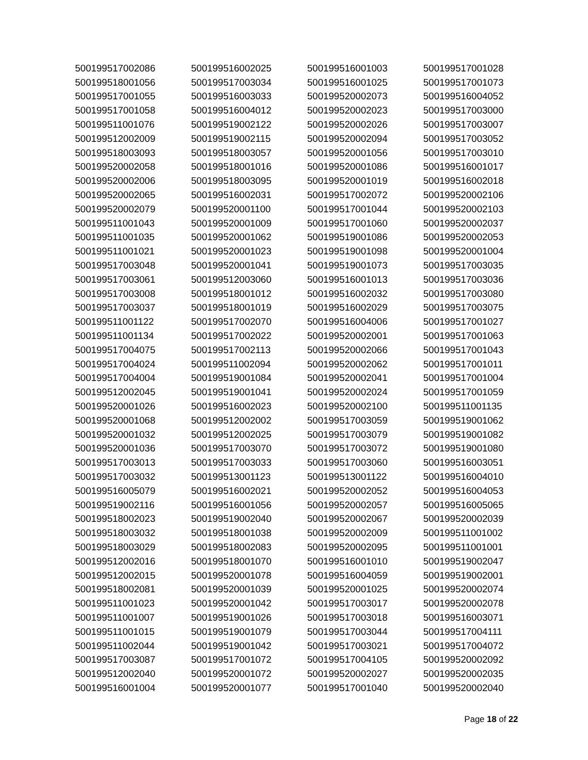| 500199517002086 | 500199516002025 | 500199516001003 | 500199517001028 |
| 500199518001056 | 500199517003034 | 500199516001025 | 500199517001073 |
| 500199517001055 | 500199516003033 | 500199520002073 | 500199516004052 |
| 500199517001058 | 500199516004012 | 500199520002023 | 500199517003000 |
| 500199511001076 | 500199519002122 | 500199520002026 | 500199517003007 |
| 500199512002009 | 500199519002115 | 500199520002094 | 500199517003052 |
| 500199518003093 | 500199518003057 | 500199520001056 | 500199517003010 |
| 500199520002058 | 500199518001016 | 500199520001086 | 500199516001017 |
| 500199520002006 | 500199518003095 | 500199520001019 | 500199516002018 |
| 500199520002065 | 500199516002031 | 500199517002072 | 500199520002106 |
| 500199520002079 | 500199520001100 | 500199517001044 | 500199520002103 |
| 500199511001043 | 500199520001009 | 500199517001060 | 500199520002037 |
| 500199511001035 | 500199520001062 | 500199519001086 | 500199520002053 |
| 500199511001021 | 500199520001023 | 500199519001098 | 500199520001004 |
| 500199517003048 | 500199520001041 | 500199519001073 | 500199517003035 |
| 500199517003061 | 500199512003060 | 500199516001013 | 500199517003036 |
| 500199517003008 | 500199518001012 | 500199516002032 | 500199517003080 |
| 500199517003037 | 500199518001019 | 500199516002029 | 500199517003075 |
| 500199511001122 | 500199517002070 | 500199516004006 | 500199517001027 |
| 500199511001134 | 500199517002022 | 500199520002001 | 500199517001063 |
| 500199517004075 | 500199517002113 | 500199520002066 | 500199517001043 |
| 500199517004024 | 500199511002094 | 500199520002062 | 500199517001011 |
| 500199517004004 | 500199519001084 | 500199520002041 | 500199517001004 |
| 500199512002045 | 500199519001041 | 500199520002024 | 500199517001059 |
| 500199520001026 | 500199516002023 | 500199520002100 | 500199511001135 |
| 500199520001068 | 500199512002002 | 500199517003059 | 500199519001062 |
| 500199520001032 | 500199512002025 | 500199517003079 | 500199519001082 |
| 500199520001036 | 500199517003070 | 500199517003072 | 500199519001080 |
| 500199517003013 | 500199517003033 | 500199517003060 | 500199516003051 |
| 500199517003032 | 500199513001123 | 500199513001122 | 500199516004010 |
| 500199516005079 | 500199516002021 | 500199520002052 | 500199516004053 |
| 500199519002116 | 500199516001056 | 500199520002057 | 500199516005065 |
| 500199518002023 | 500199519002040 | 500199520002067 | 500199520002039 |
| 500199518003032 | 500199518001038 | 500199520002009 | 500199511001002 |
| 500199518003029 | 500199518002083 | 500199520002095 | 500199511001001 |
| 500199512002016 | 500199518001070 | 500199516001010 | 500199519002047 |
| 500199512002015 | 500199520001078 | 500199516004059 | 500199519002001 |
| 500199518002081 | 500199520001039 | 500199520001025 | 500199520002074 |
| 500199511001023 | 500199520001042 | 500199517003017 | 500199520002078 |
| 500199511001007 | 500199519001026 | 500199517003018 | 500199516003071 |
| 500199511001015 | 500199519001079 | 500199517003044 | 500199517004111 |
| 500199511002044 | 500199519001042 | 500199517003021 | 500199517004072 |
| 500199517003087 | 500199517001072 | 500199517004105 | 500199520002092 |
| 500199512002040 | 500199520001072 | 500199520002027 | 500199520002035 |
| 500199516001004 | 500199520001077 | 500199517001040 | 500199520002040 |
Page 18 of 22